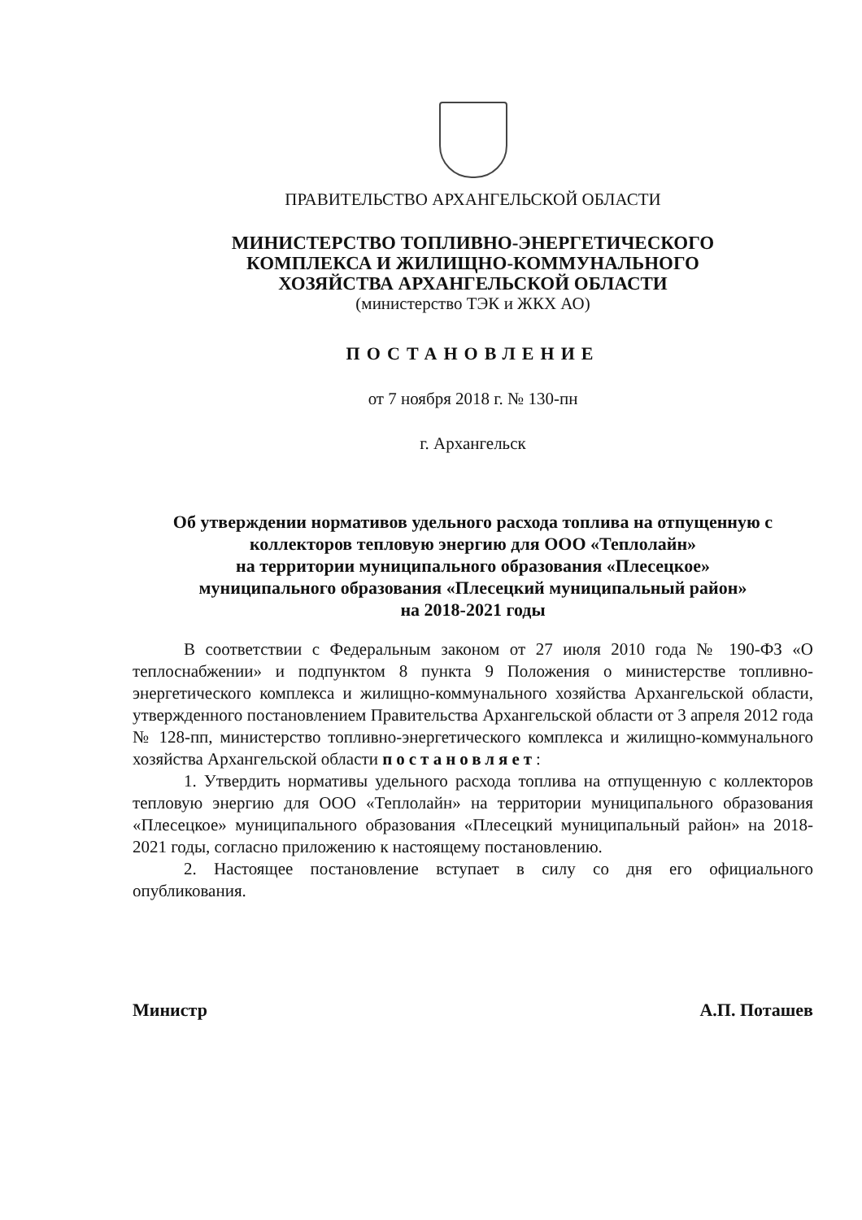ПРАВИТЕЛЬСТВО АРХАНГЕЛЬСКОЙ ОБЛАСТИ
МИНИСТЕРСТВО ТОПЛИВНО-ЭНЕРГЕТИЧЕСКОГО
КОМПЛЕКСА И ЖИЛИЩНО-КОММУНАЛЬНОГО
ХОЗЯЙСТВА АРХАНГЕЛЬСКОЙ ОБЛАСТИ
(министерство ТЭК и ЖКХ АО)
ПОСТАНОВЛЕНИЕ
от 7 ноября 2018 г. № 130-пн
г. Архангельск
Об утверждении нормативов удельного расхода топлива на отпущенную с коллекторов тепловую энергию для ООО «Теплолайн»
на территории муниципального образования «Плесецкое»
муниципального образования «Плесецкий муниципальный район»
на 2018-2021 годы
В соответствии с Федеральным законом от 27 июля 2010 года № 190-ФЗ «О теплоснабжении» и подпунктом 8 пункта 9 Положения о министерстве топливно-энергетического комплекса и жилищно-коммунального хозяйства Архангельской области, утвержденного постановлением Правительства Архангельской области от 3 апреля 2012 года № 128-пп, министерство топливно-энергетического комплекса и жилищно-коммунального хозяйства Архангельской области постановляет:
1. Утвердить нормативы удельного расхода топлива на отпущенную с коллекторов тепловую энергию для ООО «Теплолайн» на территории муниципального образования «Плесецкое» муниципального образования «Плесецкий муниципальный район» на 2018-2021 годы, согласно приложению к настоящему постановлению.
2. Настоящее постановление вступает в силу со дня его официального опубликования.
Министр А.П. Поташев